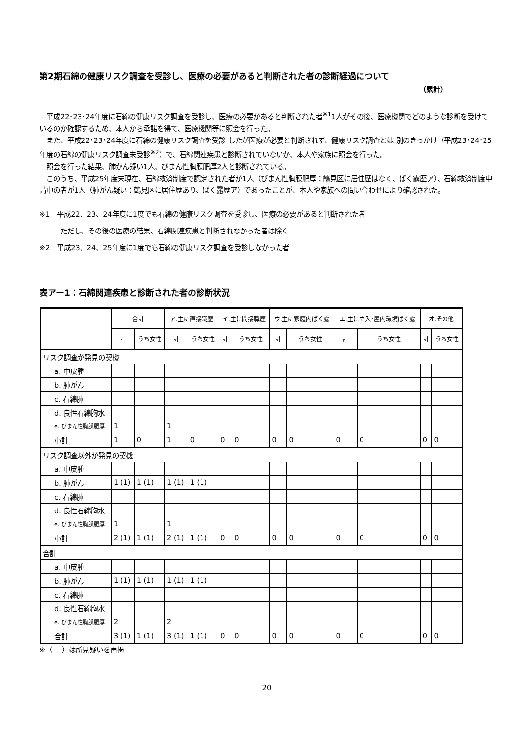第2期石綿の健康リスク調査を受診し、医療の必要があると判断された者の診断経過について
（累計）
　平成22･23･24年度に石綿の健康リスク調査を受診し、医療の必要があると判断された者<sup>※1</sup>1人がその後、医療機関でどのような診断を受けているのか確認するため、本人から承諾を得て、医療機関等に照会を行った。
　また、平成22･23･24年度に石綿の健康リスク調査を受診 したが医療が必要と判断されず、健康リスク調査とは 別のきっかけ（平成23･24･25年度の石綿の健康リスク調査未受診<sup>※2</sup>）で、石綿関連疾患と診断されていないか、本人や家族に照会を行った。
　照会を行った結果、肺がん疑い1人、びまん性胸膜肥厚2人と診断されている。
　このうち、平成25年度末現在、石綿救済制度で認定された者が1人（びまん性胸膜肥厚：鶴見区に居住歴はなく、ばく露歴ア）、石綿救済制度申請中の者が1人（肺がん疑い：鶴見区に居住歴あり、ばく露歴ア）であったことが、本人や家族への問い合わせにより確認された。
※1　平成22、23、24年度に1度でも石綿の健康リスク調査を受診し、医療の必要があると判断された者
　　　ただし、その後の医療の結果、石綿関連疾患と判断されなかった者は除く
※2　平成23、24、25年度に1度でも石綿の健康リスク調査を受診しなかった者
表アー1：石綿関連疾患と診断された者の診断状況
| | | 合計 | | ア.主に直接職歴 | | イ.主に間接職歴 | | ウ.主に家庭内ばく露 | | エ.主に立入･屋内環境ばく露 | | オ.その他 | |
| --- | --- | --- | --- | --- | --- | --- | --- | --- | --- | --- | --- | --- | --- |
| | | 計 | うち女性 | 計 | うち女性 | 計 | うち女性 | 計 | うち女性 | 計 | うち女性 | 計 | うち女性 |
| リスク調査が発見の契機 | | | | | | | | | | | | | |
| | a. 中皮腫 | | | | | | | | | | | | |
| | b. 肺がん | | | | | | | | | | | | |
| | c. 石綿肺 | | | | | | | | | | | | |
| | d. 良性石綿胸水 | | | | | | | | | | | | |
| | e. びまん性胸膜肥厚 | 1 | | 1 | | | | | | | | | |
| | 小計 | 1 | 0 | 1 | 0 | 0 | 0 | 0 | 0 | 0 | 0 | 0 | 0 |
| リスク調査以外が発見の契機 | | | | | | | | | | | | | |
| | a. 中皮腫 | | | | | | | | | | | | |
| | b. 肺がん | 1 (1) | 1 (1) | 1 (1) | 1 (1) | | | | | | | | |
| | c. 石綿肺 | | | | | | | | | | | | |
| | d. 良性石綿胸水 | | | | | | | | | | | | |
| | e. びまん性胸膜肥厚 | 1 | | 1 | | | | | | | | | |
| | 小計 | 2 (1) | 1 (1) | 2 (1) | 1 (1) | 0 | 0 | 0 | 0 | 0 | 0 | 0 | 0 |
| 合計 | | | | | | | | | | | | | |
| | a. 中皮腫 | | | | | | | | | | | | |
| | b. 肺がん | 1 (1) | 1 (1) | 1 (1) | 1 (1) | | | | | | | | |
| | c. 石綿肺 | | | | | | | | | | | | |
| | d. 良性石綿胸水 | | | | | | | | | | | | |
| | e. びまん性胸膜肥厚 | 2 | | 2 | | | | | | | | | |
| | 合計 | 3 (1) | 1 (1) | 3 (1) | 1 (1) | 0 | 0 | 0 | 0 | 0 | 0 | 0 | 0 |
※（　 ）は所見疑いを再掲
20